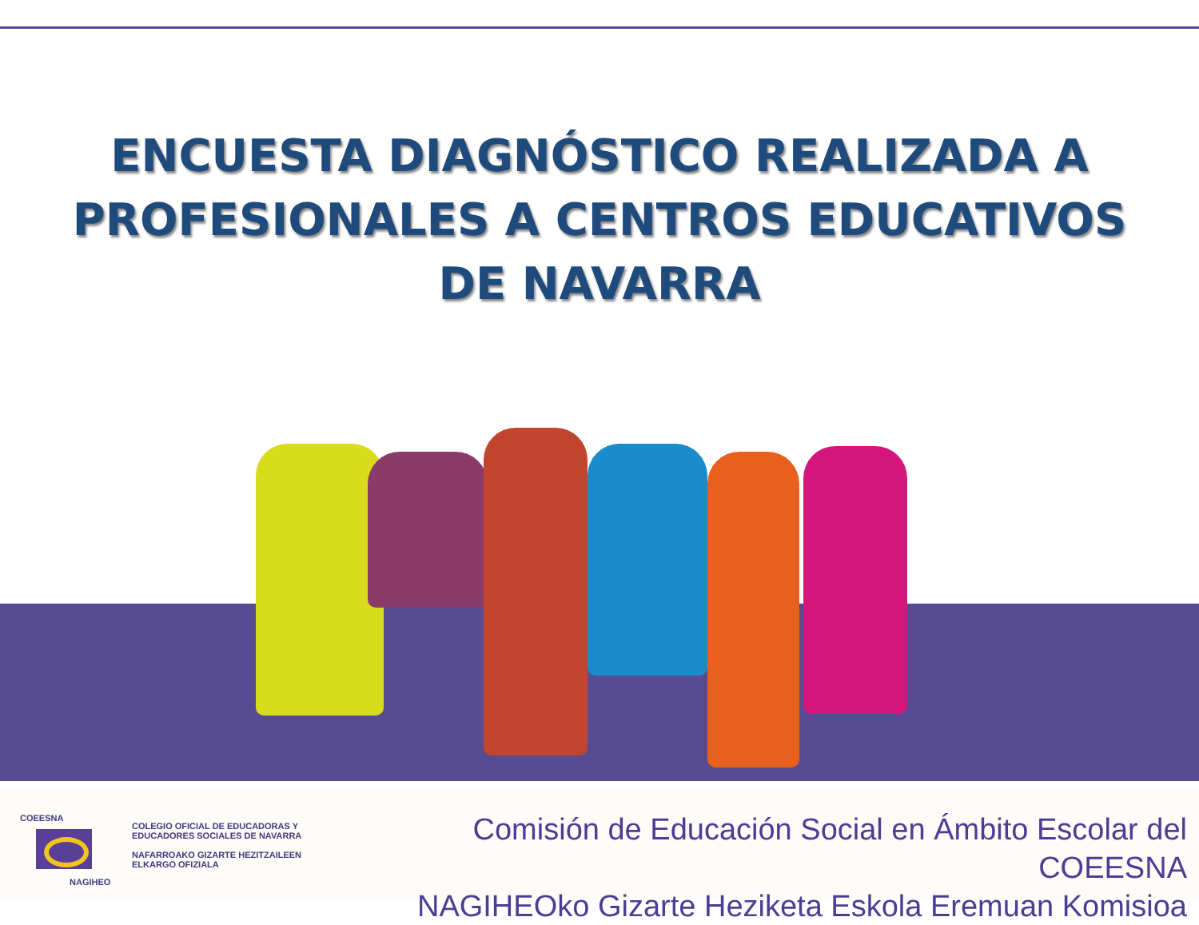ENCUESTA DIAGNÓSTICO REALIZADA A
PROFESIONALES A CENTROS EDUCATIVOS
DE NAVARRA
COEESNA
NAGIHEO
COLEGIO OFICIAL DE EDUCADORAS Y
EDUCADORES SOCIALES DE NAVARRA
NAFARROAKO GIZARTE HEZITZAILEEN
ELKARGO OFIZIALA
Comisión de Educación Social en Ámbito Escolar del COEESNA
NAGIHEOko Gizarte Heziketa Eskola Eremuan Komisioa